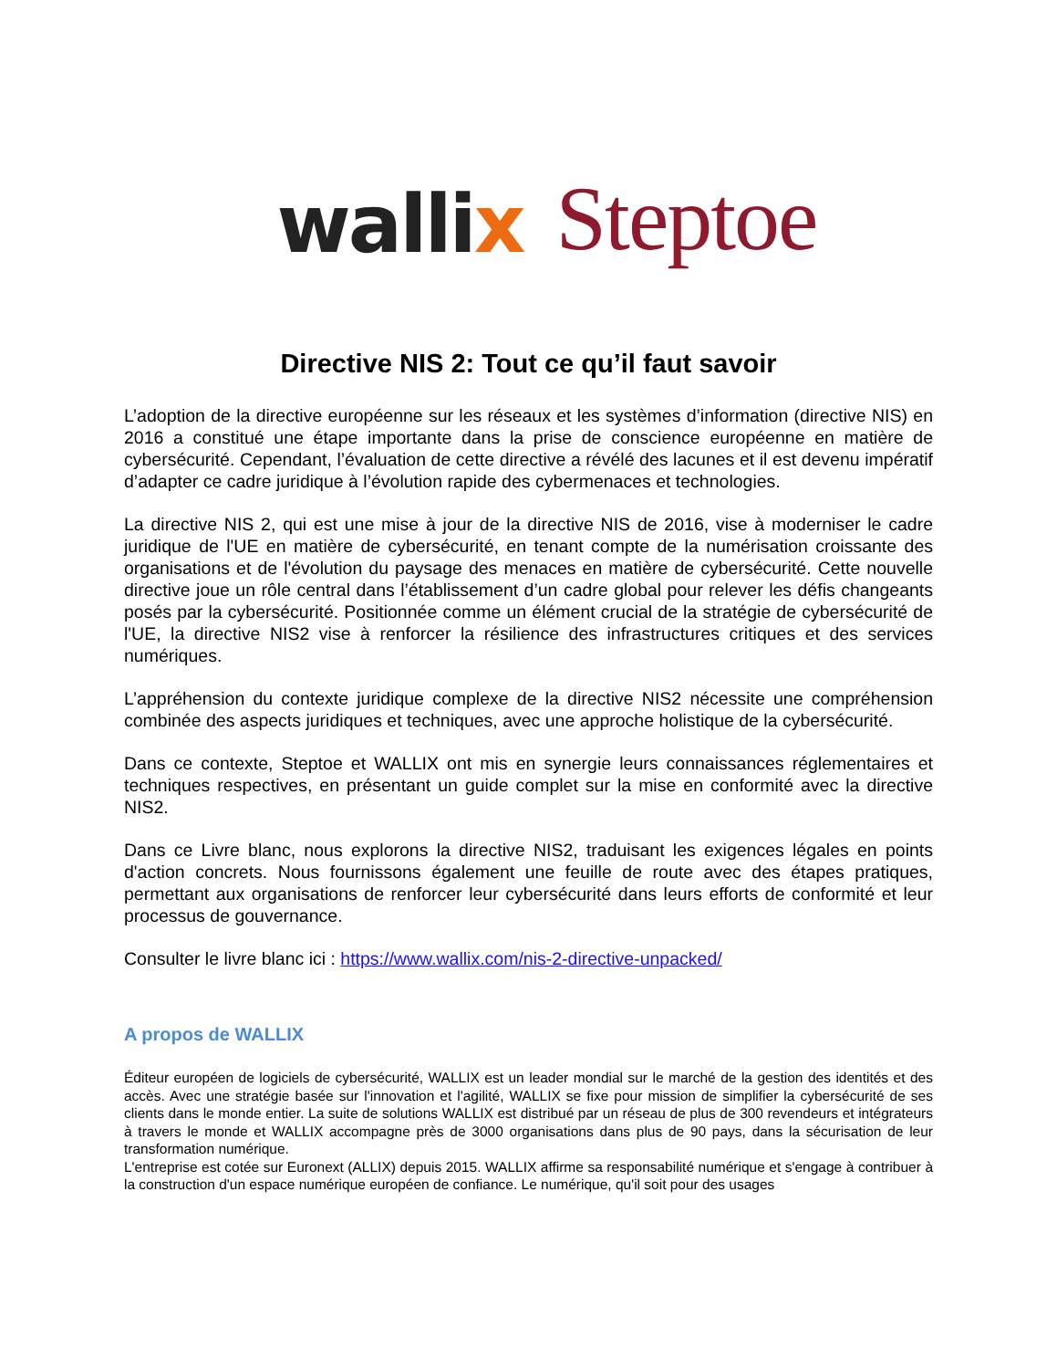wallix
Steptoe
Directive NIS 2: Tout ce qu’il faut savoir
L’adoption de la directive européenne sur les réseaux et les systèmes d’information (directive NIS) en 2016 a constitué une étape importante dans la prise de conscience européenne en matière de cybersécurité. Cependant, l’évaluation de cette directive a révélé des lacunes et il est devenu impératif d’adapter ce cadre juridique à l’évolution rapide des cybermenaces et technologies.
La directive NIS 2, qui est une mise à jour de la directive NIS de 2016, vise à moderniser le cadre juridique de l'UE en matière de cybersécurité, en tenant compte de la numérisation croissante des organisations et de l'évolution du paysage des menaces en matière de cybersécurité. Cette nouvelle directive joue un rôle central dans l’établissement d’un cadre global pour relever les défis changeants posés par la cybersécurité. Positionnée comme un élément crucial de la stratégie de cybersécurité de l'UE, la directive NIS2 vise à renforcer la résilience des infrastructures critiques et des services numériques.
L’appréhension du contexte juridique complexe de la directive NIS2 nécessite une compréhension combinée des aspects juridiques et techniques, avec une approche holistique de la cybersécurité.
Dans ce contexte, Steptoe et WALLIX ont mis en synergie leurs connaissances réglementaires et techniques respectives, en présentant un guide complet sur la mise en conformité avec la directive NIS2.
Dans ce Livre blanc, nous explorons la directive NIS2, traduisant les exigences légales en points d'action concrets. Nous fournissons également une feuille de route avec des étapes pratiques, permettant aux organisations de renforcer leur cybersécurité dans leurs efforts de conformité et leur processus de gouvernance.
Consulter le livre blanc ici : https://www.wallix.com/nis-2-directive-unpacked/
A propos de WALLIX
Éditeur européen de logiciels de cybersécurité, WALLIX est un leader mondial sur le marché de la gestion des identités et des accès. Avec une stratégie basée sur l'innovation et l'agilité, WALLIX se fixe pour mission de simplifier la cybersécurité de ses clients dans le monde entier. La suite de solutions WALLIX est distribué par un réseau de plus de 300 revendeurs et intégrateurs à travers le monde et WALLIX accompagne près de 3000 organisations dans plus de 90 pays, dans la sécurisation de leur transformation numérique.
L'entreprise est cotée sur Euronext (ALLIX) depuis 2015. WALLIX affirme sa responsabilité numérique et s'engage à contribuer à la construction d'un espace numérique européen de confiance. Le numérique, qu'il soit pour des usages